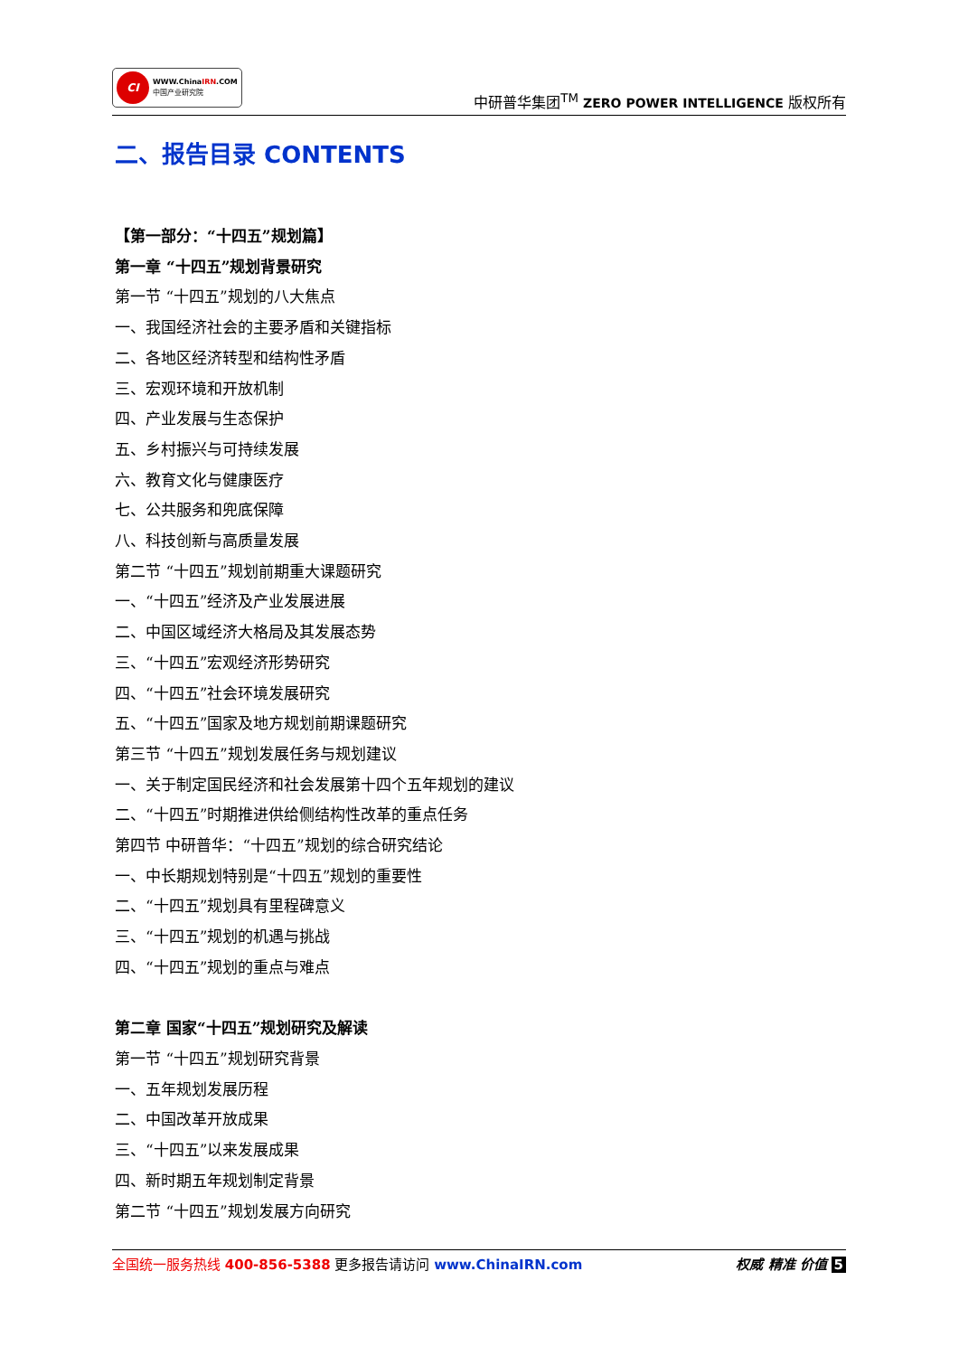CI
WWW.ChinaIRN.COM
中国产业研究院
中研普华集团<sup>TM</sup> ZERO POWER INTELLIGENCE 版权所有
二、报告目录 CONTENTS
【第一部分：“十四五”规划篇】
第一章 “十四五”规划背景研究
第一节 “十四五”规划的八大焦点
一、我国经济社会的主要矛盾和关键指标
二、各地区经济转型和结构性矛盾
三、宏观环境和开放机制
四、产业发展与生态保护
五、乡村振兴与可持续发展
六、教育文化与健康医疗
七、公共服务和兜底保障
八、科技创新与高质量发展
第二节 “十四五”规划前期重大课题研究
一、“十四五”经济及产业发展进展
二、中国区域经济大格局及其发展态势
三、“十四五”宏观经济形势研究
四、“十四五”社会环境发展研究
五、“十四五”国家及地方规划前期课题研究
第三节 “十四五”规划发展任务与规划建议
一、关于制定国民经济和社会发展第十四个五年规划的建议
二、“十四五”时期推进供给侧结构性改革的重点任务
第四节 中研普华：“十四五”规划的综合研究结论
一、中长期规划特别是“十四五”规划的重要性
二、“十四五”规划具有里程碑意义
三、“十四五”规划的机遇与挑战
四、“十四五”规划的重点与难点
第二章 国家“十四五”规划研究及解读
第一节 “十四五”规划研究背景
一、五年规划发展历程
二、中国改革开放成果
三、“十四五”以来发展成果
四、新时期五年规划制定背景
第二节 “十四五”规划发展方向研究
全国统一服务热线 400-856-5388 更多报告请访问 www.ChinaIRN.com
权威 精准 价值 5